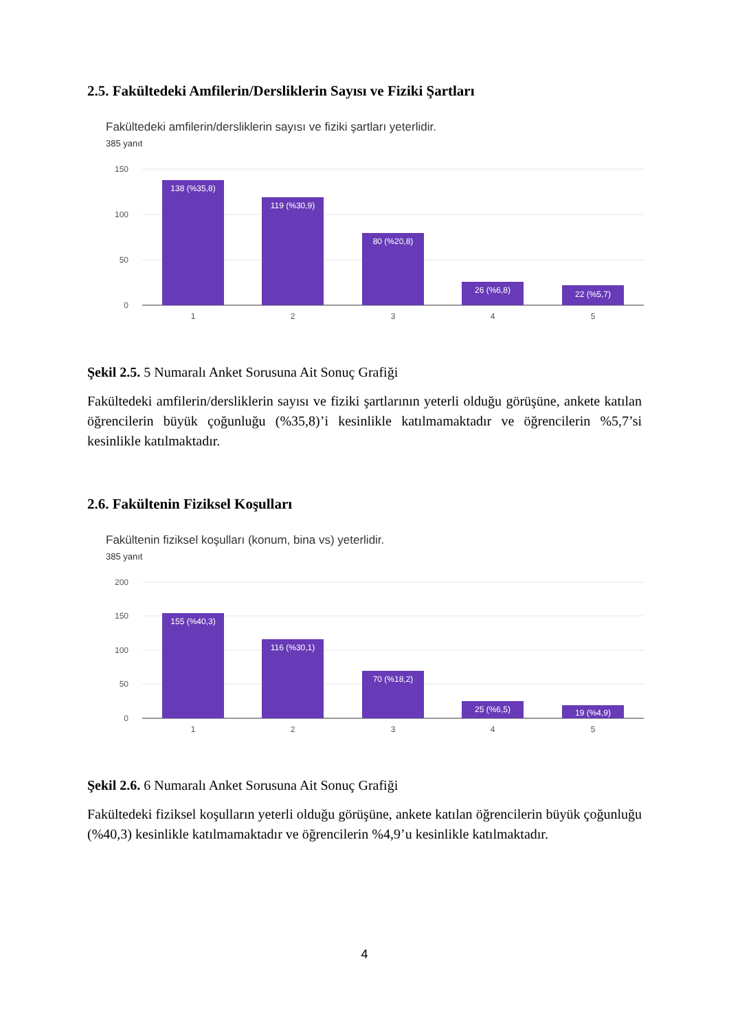2.5. Fakültedeki Amfilerin/Dersliklerin Sayısı ve Fiziki Şartları
Fakültedeki amfilerin/dersliklerin sayısı ve fiziki şartları yeterlidir.
385 yanıt
150
100
50
0
138 (%35,8)
119 (%30,9)
80 (%20,8)
26 (%6,8)
22 (%5,7)
1
2
3
4
5
Şekil 2.5. 5 Numaralı Anket Sorusuna Ait Sonuç Grafiği
Fakültedeki amfilerin/dersliklerin sayısı ve fiziki şartlarının yeterli olduğu görüşüne, ankete katılan öğrencilerin büyük çoğunluğu (%35,8)’i kesinlikle katılmamaktadır ve öğrencilerin %5,7’si kesinlikle katılmaktadır.
2.6. Fakültenin Fiziksel Koşulları
Fakültenin fiziksel koşulları (konum, bina vs) yeterlidir.
385 yanıt
200
150
100
50
0
155 (%40,3)
116 (%30,1)
70 (%18,2)
25 (%6,5)
19 (%4,9)
1
2
3
4
5
Şekil 2.6. 6 Numaralı Anket Sorusuna Ait Sonuç Grafiği
Fakültedeki fiziksel koşulların yeterli olduğu görüşüne, ankete katılan öğrencilerin büyük çoğunluğu (%40,3) kesinlikle katılmamaktadır ve öğrencilerin %4,9’u kesinlikle katılmaktadır.
4